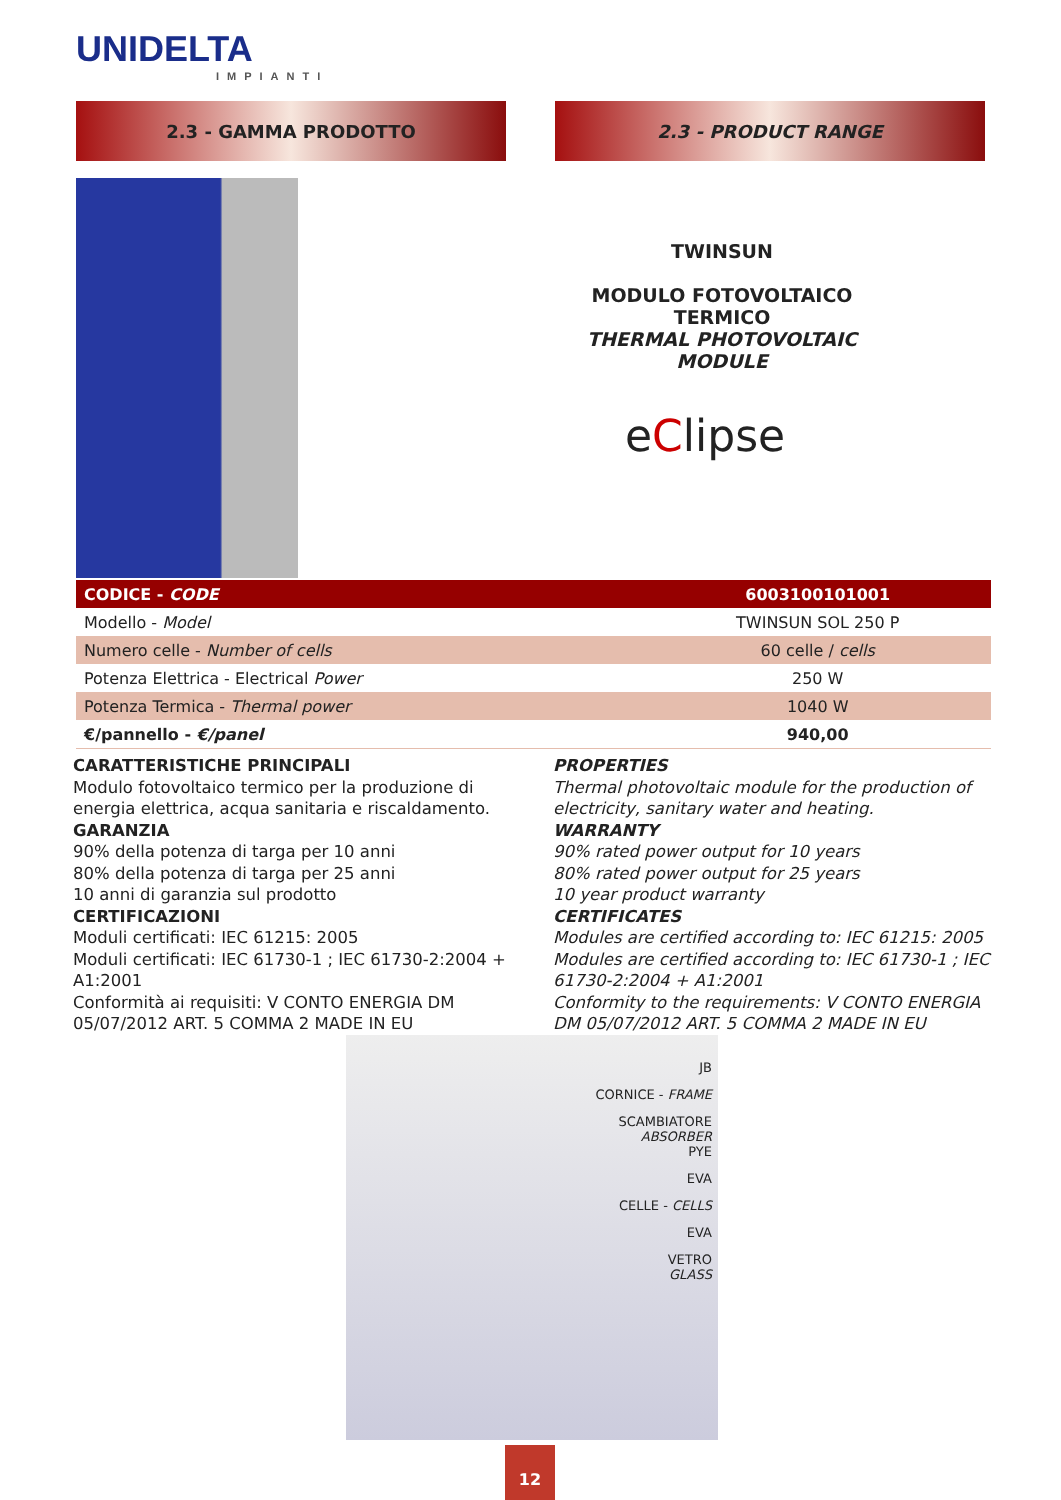UNIDELTA
IMPIANTI
2.3 - GAMMA PRODOTTO 2.3 - PRODUCT RANGE
TWINSUN
MODULO FOTOVOLTAICO TERMICO
THERMAL PHOTOVOLTAIC MODULE
eClipse
| CODICE - CODE | 6003100101001 |
| --- | --- |
| Modello - Model | TWINSUN SOL 250 P |
| Numero celle - Number of cells | 60 celle / cells |
| Potenza Elettrica - Electrical Power | 250 W |
| Potenza Termica - Thermal power | 1040 W |
| €/pannello - €/panel | 940,00 |
CARATTERISTICHE PRINCIPALI
Modulo fotovoltaico termico per la produzione di energia elettrica, acqua sanitaria e riscaldamento.
GARANZIA
90% della potenza di targa per 10 anni
80% della potenza di targa per 25 anni
10 anni di garanzia sul prodotto
CERTIFICAZIONI
Moduli certificati: IEC 61215: 2005
Moduli certificati: IEC 61730-1 ; IEC 61730-2:2004 + A1:2001
Conformità ai requisiti: V CONTO ENERGIA DM 05/07/2012 ART. 5 COMMA 2 MADE IN EU
PROPERTIES
Thermal photovoltaic module for the production of electricity, sanitary water and heating.
WARRANTY
90% rated power output for 10 years
80% rated power output for 25 years
10 year product warranty
CERTIFICATES
Modules are certified according to: IEC 61215: 2005
Modules are certified according to: IEC 61730-1 ; IEC 61730-2:2004 + A1:2001
Conformity to the requirements: V CONTO ENERGIA DM 05/07/2012 ART. 5 COMMA 2 MADE IN EU
JB
CORNICE - FRAME
SCAMBIATORE
ABSORBER
PYE
EVA
CELLE - CELLS
EVA
VETRO
GLASS
12